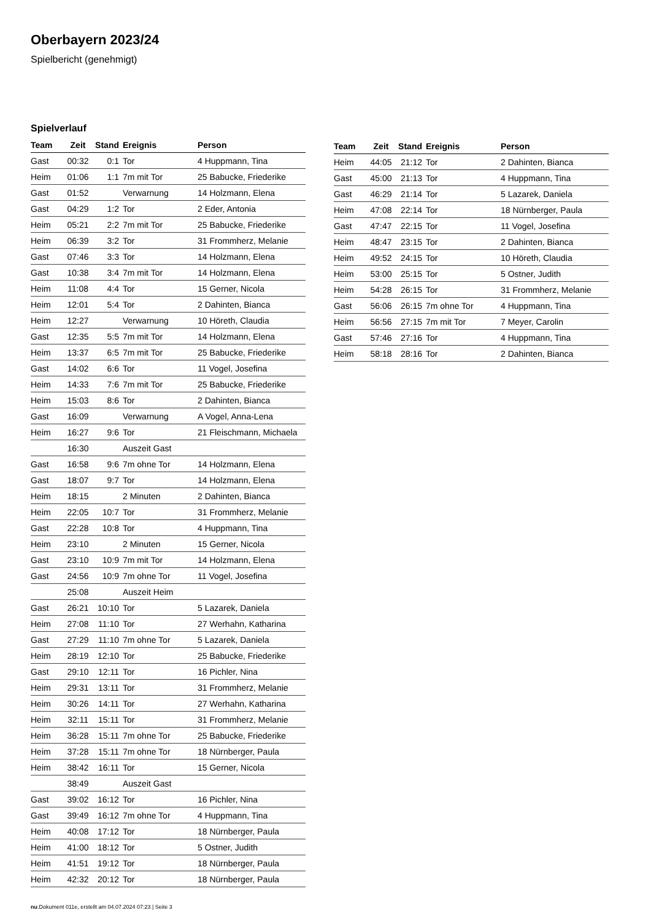Oberbayern 2023/24
Spielbericht (genehmigt)
Spielverlauf
| Team | Zeit | Stand | Ereignis | Person |
| --- | --- | --- | --- | --- |
| Gast | 00:32 | 0:1 | Tor | 4 Huppmann, Tina |
| Heim | 01:06 | 1:1 | 7m mit Tor | 25 Babucke, Friederike |
| Gast | 01:52 | | Verwarnung | 14 Holzmann, Elena |
| Gast | 04:29 | 1:2 | Tor | 2 Eder, Antonia |
| Heim | 05:21 | 2:2 | 7m mit Tor | 25 Babucke, Friederike |
| Heim | 06:39 | 3:2 | Tor | 31 Frommherz, Melanie |
| Gast | 07:46 | 3:3 | Tor | 14 Holzmann, Elena |
| Gast | 10:38 | 3:4 | 7m mit Tor | 14 Holzmann, Elena |
| Heim | 11:08 | 4:4 | Tor | 15 Gerner, Nicola |
| Heim | 12:01 | 5:4 | Tor | 2 Dahinten, Bianca |
| Heim | 12:27 | | Verwarnung | 10 Höreth, Claudia |
| Gast | 12:35 | 5:5 | 7m mit Tor | 14 Holzmann, Elena |
| Heim | 13:37 | 6:5 | 7m mit Tor | 25 Babucke, Friederike |
| Gast | 14:02 | 6:6 | Tor | 11 Vogel, Josefina |
| Heim | 14:33 | 7:6 | 7m mit Tor | 25 Babucke, Friederike |
| Heim | 15:03 | 8:6 | Tor | 2 Dahinten, Bianca |
| Gast | 16:09 | | Verwarnung | A Vogel, Anna-Lena |
| Heim | 16:27 | 9:6 | Tor | 21 Fleischmann, Michaela |
| | 16:30 | | Auszeit Gast | |
| Gast | 16:58 | 9:6 | 7m ohne Tor | 14 Holzmann, Elena |
| Gast | 18:07 | 9:7 | Tor | 14 Holzmann, Elena |
| Heim | 18:15 | | 2 Minuten | 2 Dahinten, Bianca |
| Heim | 22:05 | 10:7 | Tor | 31 Frommherz, Melanie |
| Gast | 22:28 | 10:8 | Tor | 4 Huppmann, Tina |
| Heim | 23:10 | | 2 Minuten | 15 Gerner, Nicola |
| Gast | 23:10 | 10:9 | 7m mit Tor | 14 Holzmann, Elena |
| Gast | 24:56 | 10:9 | 7m ohne Tor | 11 Vogel, Josefina |
| | 25:08 | | Auszeit Heim | |
| Gast | 26:21 | 10:10 | Tor | 5 Lazarek, Daniela |
| Heim | 27:08 | 11:10 | Tor | 27 Werhahn, Katharina |
| Gast | 27:29 | 11:10 | 7m ohne Tor | 5 Lazarek, Daniela |
| Heim | 28:19 | 12:10 | Tor | 25 Babucke, Friederike |
| Gast | 29:10 | 12:11 | Tor | 16 Pichler, Nina |
| Heim | 29:31 | 13:11 | Tor | 31 Frommherz, Melanie |
| Heim | 30:26 | 14:11 | Tor | 27 Werhahn, Katharina |
| Heim | 32:11 | 15:11 | Tor | 31 Frommherz, Melanie |
| Heim | 36:28 | 15:11 | 7m ohne Tor | 25 Babucke, Friederike |
| Heim | 37:28 | 15:11 | 7m ohne Tor | 18 Nürnberger, Paula |
| Heim | 38:42 | 16:11 | Tor | 15 Gerner, Nicola |
| | 38:49 | | Auszeit Gast | |
| Gast | 39:02 | 16:12 | Tor | 16 Pichler, Nina |
| Gast | 39:49 | 16:12 | 7m ohne Tor | 4 Huppmann, Tina |
| Heim | 40:08 | 17:12 | Tor | 18 Nürnberger, Paula |
| Heim | 41:00 | 18:12 | Tor | 5 Ostner, Judith |
| Heim | 41:51 | 19:12 | Tor | 18 Nürnberger, Paula |
| Heim | 42:32 | 20:12 | Tor | 18 Nürnberger, Paula |
| Team | Zeit | Stand | Ereignis | Person |
| --- | --- | --- | --- | --- |
| Heim | 44:05 | 21:12 | Tor | 2 Dahinten, Bianca |
| Gast | 45:00 | 21:13 | Tor | 4 Huppmann, Tina |
| Gast | 46:29 | 21:14 | Tor | 5 Lazarek, Daniela |
| Heim | 47:08 | 22:14 | Tor | 18 Nürnberger, Paula |
| Gast | 47:47 | 22:15 | Tor | 11 Vogel, Josefina |
| Heim | 48:47 | 23:15 | Tor | 2 Dahinten, Bianca |
| Heim | 49:52 | 24:15 | Tor | 10 Höreth, Claudia |
| Heim | 53:00 | 25:15 | Tor | 5 Ostner, Judith |
| Heim | 54:28 | 26:15 | Tor | 31 Frommherz, Melanie |
| Gast | 56:06 | 26:15 | 7m ohne Tor | 4 Huppmann, Tina |
| Heim | 56:56 | 27:15 | 7m mit Tor | 7 Meyer, Carolin |
| Gast | 57:46 | 27:16 | Tor | 4 Huppmann, Tina |
| Heim | 58:18 | 28:16 | Tor | 2 Dahinten, Bianca |
nu.Dokument 011e, erstellt am 04.07.2024 07:23 | Seite 3